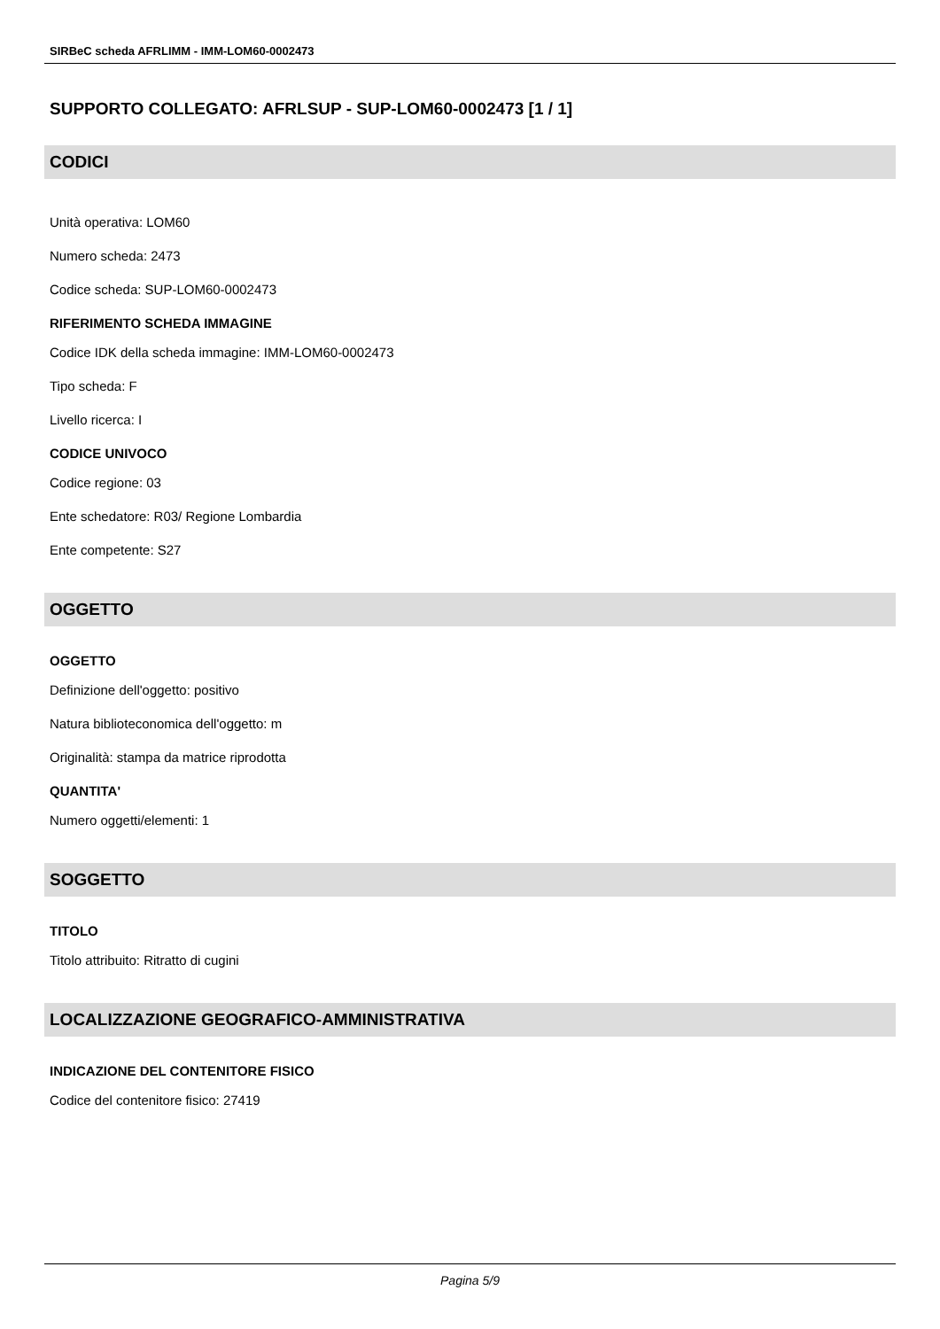SIRBeC scheda AFRLIMM - IMM-LOM60-0002473
SUPPORTO COLLEGATO: AFRLSUP - SUP-LOM60-0002473 [1 / 1]
CODICI
Unità operativa: LOM60
Numero scheda: 2473
Codice scheda: SUP-LOM60-0002473
RIFERIMENTO SCHEDA IMMAGINE
Codice IDK della scheda immagine: IMM-LOM60-0002473
Tipo scheda: F
Livello ricerca: I
CODICE UNIVOCO
Codice regione: 03
Ente schedatore: R03/ Regione Lombardia
Ente competente: S27
OGGETTO
OGGETTO
Definizione dell'oggetto: positivo
Natura biblioteconomica dell'oggetto: m
Originalità: stampa da matrice riprodotta
QUANTITA'
Numero oggetti/elementi: 1
SOGGETTO
TITOLO
Titolo attribuito: Ritratto di cugini
LOCALIZZAZIONE GEOGRAFICO-AMMINISTRATIVA
INDICAZIONE DEL CONTENITORE FISICO
Codice del contenitore fisico: 27419
Pagina 5/9